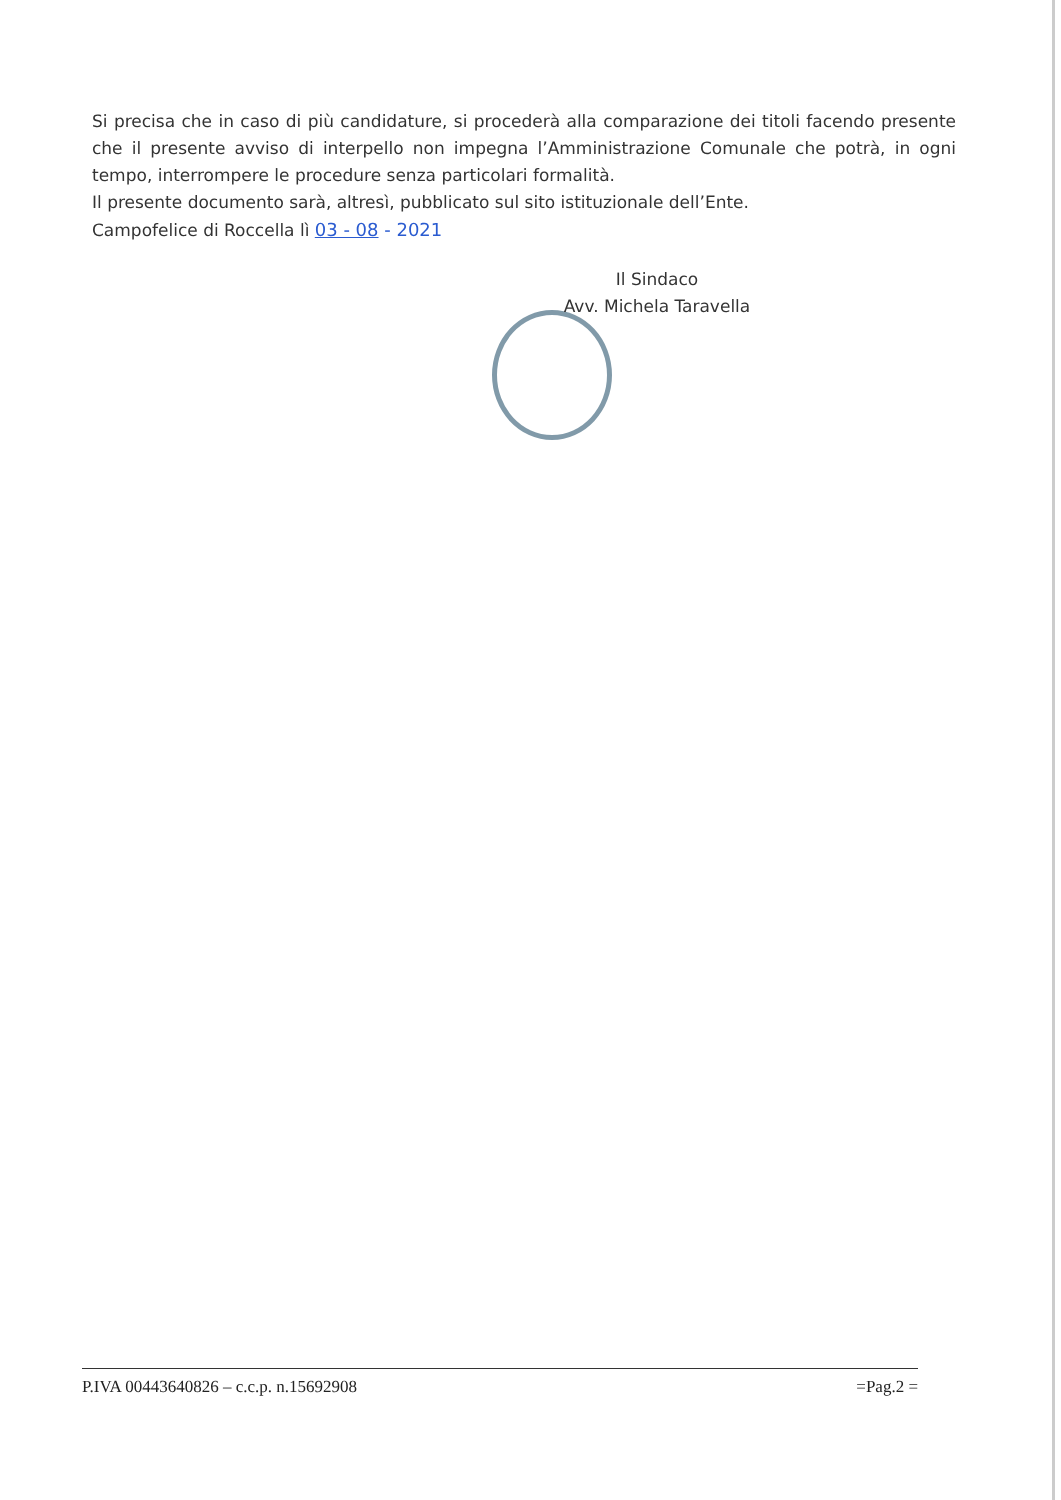Si precisa che in caso di più candidature, si procederà alla comparazione dei titoli facendo presente che il presente avviso di interpello non impegna l’Amministrazione Comunale che potrà, in ogni tempo, interrompere le procedure senza particolari formalità.
Il presente documento sarà, altresì, pubblicato sul sito istituzionale dell’Ente.
Campofelice di Roccella lì 03 - 08 - 2021
Il Sindaco
Avv. Michela Taravella
P.IVA 00443640826 – c.c.p. n.15692908 =Pag.2 =